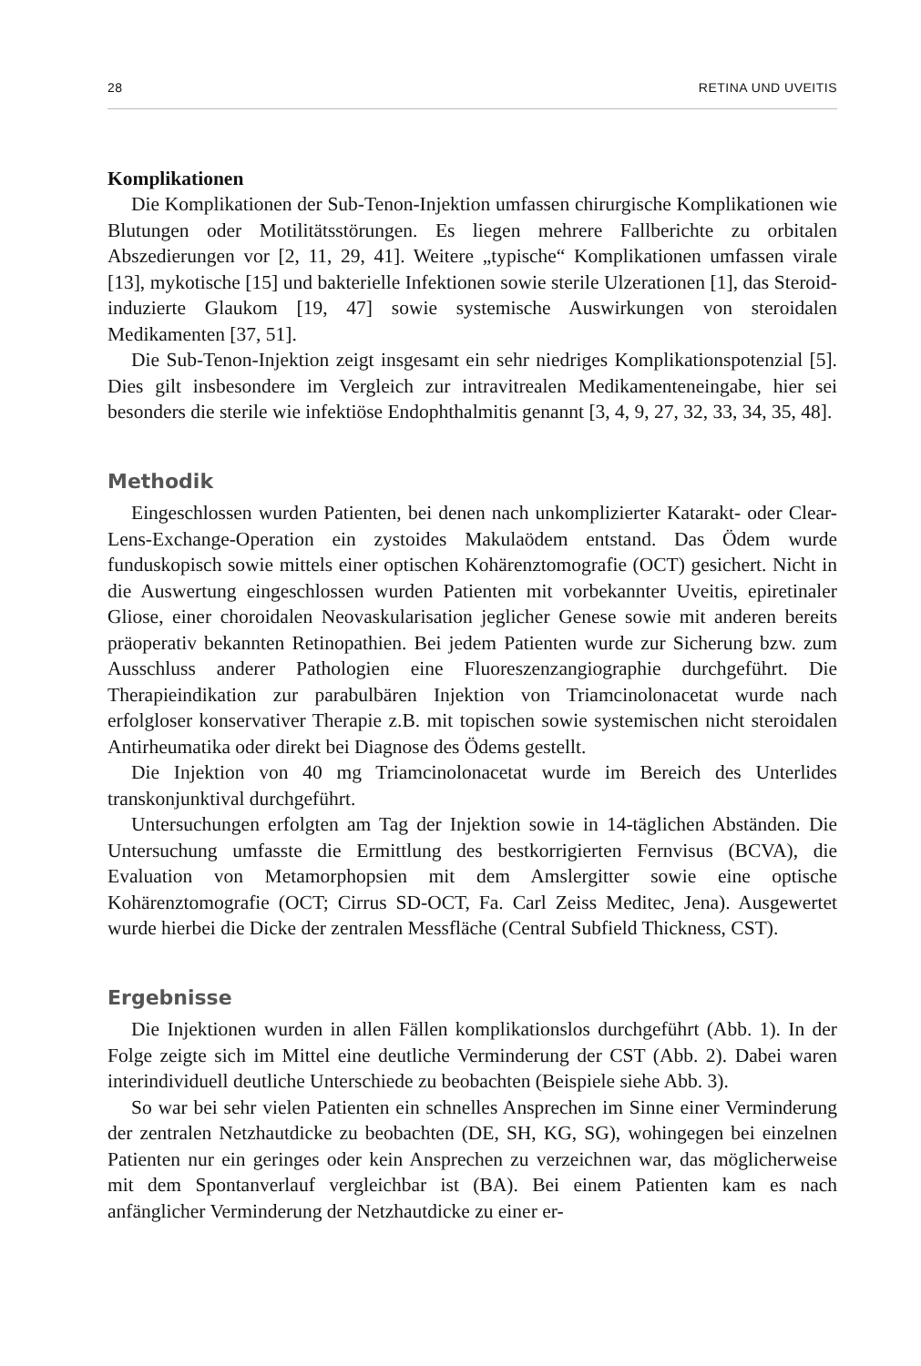28 RETINA UND UVEITIS
Komplikationen
Die Komplikationen der Sub-Tenon-Injektion umfassen chirurgische Komplikationen wie Blutungen oder Motilitätsstörungen. Es liegen mehrere Fallberichte zu orbitalen Abszedierungen vor [2, 11, 29, 41]. Weitere „typische“ Komplikationen umfassen virale [13], mykotische [15] und bakterielle Infektionen sowie sterile Ulzerationen [1], das Steroid-induzierte Glaukom [19, 47] sowie systemische Auswirkungen von steroidalen Medikamenten [37, 51].
Die Sub-Tenon-Injektion zeigt insgesamt ein sehr niedriges Komplikationspotenzial [5]. Dies gilt insbesondere im Vergleich zur intravitrealen Medikamenteneingabe, hier sei besonders die sterile wie infektiöse Endophthalmitis genannt [3, 4, 9, 27, 32, 33, 34, 35, 48].
Methodik
Eingeschlossen wurden Patienten, bei denen nach unkomplizierter Katarakt- oder Clear-Lens-Exchange-Operation ein zystoides Makulaödem entstand. Das Ödem wurde funduskopisch sowie mittels einer optischen Kohärenztomografie (OCT) gesichert. Nicht in die Auswertung eingeschlossen wurden Patienten mit vorbekannter Uveitis, epiretinaler Gliose, einer choroidalen Neovaskularisation jeglicher Genese sowie mit anderen bereits präoperativ bekannten Retinopathien. Bei jedem Patienten wurde zur Sicherung bzw. zum Ausschluss anderer Pathologien eine Fluoreszenzangiographie durchgeführt. Die Therapieindikation zur parabulbären Injektion von Triamcinolonacetat wurde nach erfolgloser konservativer Therapie z.B. mit topischen sowie systemischen nicht steroidalen Antirheumatika oder direkt bei Diagnose des Ödems gestellt.
Die Injektion von 40 mg Triamcinolonacetat wurde im Bereich des Unterlides transkonjunktival durchgeführt.
Untersuchungen erfolgten am Tag der Injektion sowie in 14-täglichen Abständen. Die Untersuchung umfasste die Ermittlung des bestkorrigierten Fernvisus (BCVA), die Evaluation von Metamorphopsien mit dem Amslergitter sowie eine optische Kohärenztomografie (OCT; Cirrus SD-OCT, Fa. Carl Zeiss Meditec, Jena). Ausgewertet wurde hierbei die Dicke der zentralen Messfläche (Central Subfield Thickness, CST).
Ergebnisse
Die Injektionen wurden in allen Fällen komplikationslos durchgeführt (Abb. 1). In der Folge zeigte sich im Mittel eine deutliche Verminderung der CST (Abb. 2). Dabei waren interindividuell deutliche Unterschiede zu beobachten (Beispiele siehe Abb. 3).
So war bei sehr vielen Patienten ein schnelles Ansprechen im Sinne einer Verminderung der zentralen Netzhautdicke zu beobachten (DE, SH, KG, SG), wohingegen bei einzelnen Patienten nur ein geringes oder kein Ansprechen zu verzeichnen war, das möglicherweise mit dem Spontanverlauf vergleichbar ist (BA). Bei einem Patienten kam es nach anfänglicher Verminderung der Netzhautdicke zu einer er-